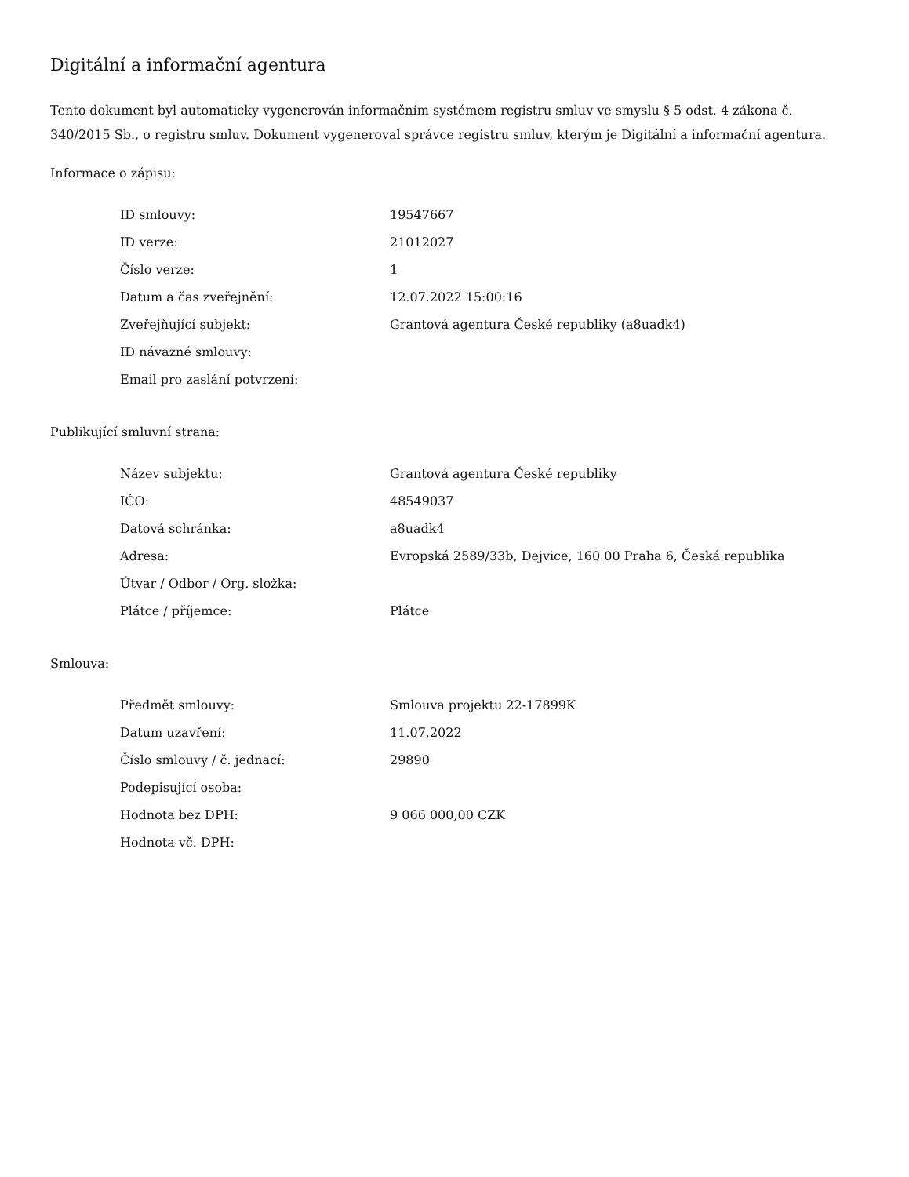Digitální a informační agentura
Tento dokument byl automaticky vygenerován informačním systémem registru smluv ve smyslu § 5 odst. 4 zákona č. 340/2015 Sb., o registru smluv. Dokument vygeneroval správce registru smluv, kterým je Digitální a informační agentura.
Informace o zápisu:
| ID smlouvy: | 19547667 |
| ID verze: | 21012027 |
| Číslo verze: | 1 |
| Datum a čas zveřejnění: | 12.07.2022 15:00:16 |
| Zveřejňující subjekt: | Grantová agentura České republiky (a8uadk4) |
| ID návazné smlouvy: | |
| Email pro zaslání potvrzení: | |
Publikující smluvní strana:
| Název subjektu: | Grantová agentura České republiky |
| IČO: | 48549037 |
| Datová schránka: | a8uadk4 |
| Adresa: | Evropská 2589/33b, Dejvice, 160 00 Praha 6, Česká republika |
| Útvar / Odbor / Org. složka: | |
| Plátce / příjemce: | Plátce |
Smlouva:
| Předmět smlouvy: | Smlouva projektu 22-17899K |
| Datum uzavření: | 11.07.2022 |
| Číslo smlouvy / č. jednací: | 29890 |
| Podepisující osoba: | |
| Hodnota bez DPH: | 9 066 000,00 CZK |
| Hodnota vč. DPH: | |